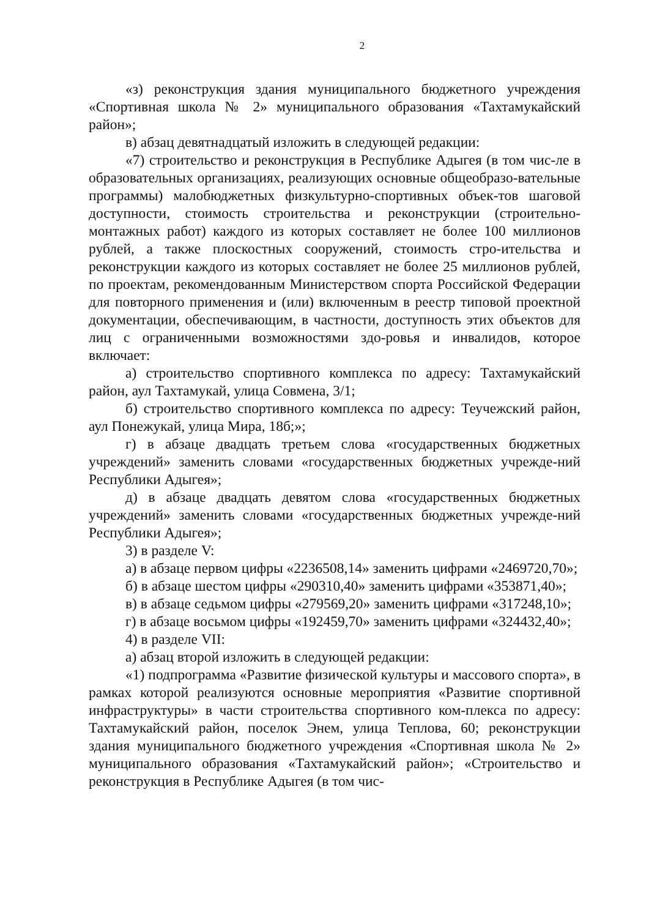2
«з) реконструкция здания муниципального бюджетного учреждения «Спортивная школа № 2» муниципального образования «Тахтамукайский район»;
в) абзац девятнадцатый изложить в следующей редакции:
«7) строительство и реконструкция в Республике Адыгея (в том чис-ле в образовательных организациях, реализующих основные общеобразо-вательные программы) малобюджетных физкультурно-спортивных объек-тов шаговой доступности, стоимость строительства и реконструкции (строительно-монтажных работ) каждого из которых составляет не более 100 миллионов рублей, а также плоскостных сооружений, стоимость стро-ительства и реконструкции каждого из которых составляет не более 25 миллионов рублей, по проектам, рекомендованным Министерством спорта Российской Федерации для повторного применения и (или) включенным в реестр типовой проектной документации, обеспечивающим, в частности, доступность этих объектов для лиц с ограниченными возможностями здо-ровья и инвалидов, которое включает:
а) строительство спортивного комплекса по адресу: Тахтамукайский район, аул Тахтамукай, улица Совмена, 3/1;
б) строительство спортивного комплекса по адресу: Теучежский район, аул Понежукай, улица Мира, 18б;»;
г) в абзаце двадцать третьем слова «государственных бюджетных учреждений» заменить словами «государственных бюджетных учрежде-ний Республики Адыгея»;
д) в абзаце двадцать девятом слова «государственных бюджетных учреждений» заменить словами «государственных бюджетных учрежде-ний Республики Адыгея»;
3) в разделе V:
а) в абзаце первом цифры «2236508,14» заменить цифрами «2469720,70»;
б) в абзаце шестом цифры «290310,40» заменить цифрами «353871,40»;
в) в абзаце седьмом цифры «279569,20» заменить цифрами «317248,10»;
г) в абзаце восьмом цифры «192459,70» заменить цифрами «324432,40»;
4) в разделе VII:
а) абзац второй изложить в следующей редакции:
«1) подпрограмма «Развитие физической культуры и массового спорта», в рамках которой реализуются основные мероприятия «Развитие спортивной инфраструктуры» в части строительства спортивного ком-плекса по адресу: Тахтамукайский район, поселок Энем, улица Теплова, 60; реконструкции здания муниципального бюджетного учреждения «Спортивная школа № 2» муниципального образования «Тахтамукайский район»; «Строительство и реконструкция в Республике Адыгея (в том чис-